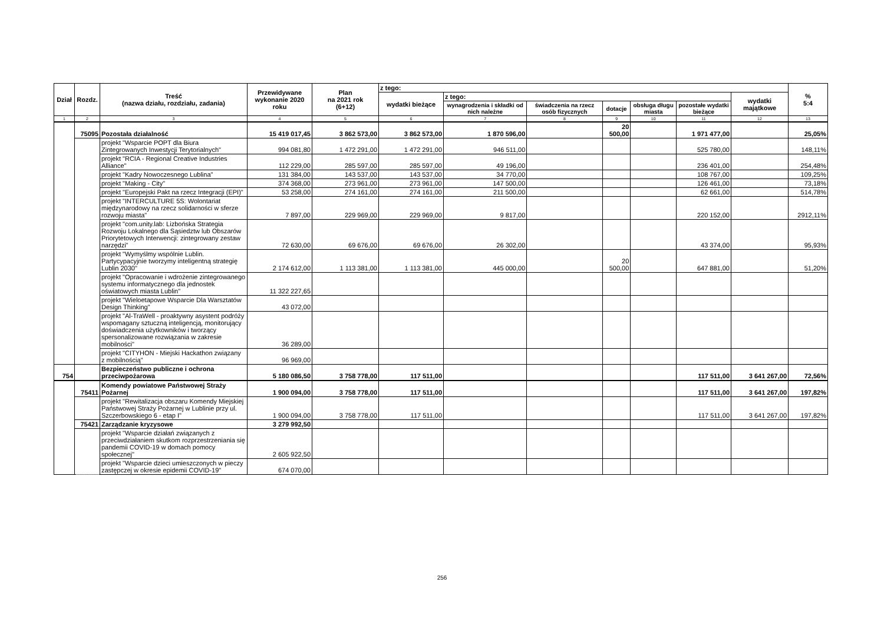| Dział | Rozdz. | Treść (nazwa działu, rozdziału, zadania) | Przewidywane wykonanie 2020 roku | Plan na 2021 rok (6+12) | z tego: | | | | | | | % 5:4 |
| --- | --- | --- | --- | --- | --- | --- | --- | --- | --- | --- | --- | --- |
| | | | | | wydatki bieżące | z tego: | | | | | wydatki majątkowe | |
| | | | | | | wynagrodzenia i składki od nich należne | świadczenia na rzecz osób fizycznych | dotacje | obsługa długu miasta | pozostałe wydatki bieżące | | |
| 1 | 2 | 3 | 4 | 5 | 6 | 7 | 8 | 9 | 10 | 11 | 12 | 13 |
| | 75095 | Pozostała działalność | 15 419 017,45 | 3 862 573,00 | 3 862 573,00 | 1 870 596,00 | | 20 500,00 | | 1 971 477,00 | | 25,05% |
| | | projekt "Wsparcie POPT dla Biura Zintegrowanych Inwestycji Terytorialnych" | 994 081,80 | 1 472 291,00 | 1 472 291,00 | 946 511,00 | | | | 525 780,00 | | 148,11% |
| | | projekt "RCIA - Regional Creative Industries Alliance" | 112 229,00 | 285 597,00 | 285 597,00 | 49 196,00 | | | | 236 401,00 | | 254,48% |
| | | projekt "Kadry Nowoczesnego Lublina" | 131 384,00 | 143 537,00 | 143 537,00 | 34 770,00 | | | | 108 767,00 | | 109,25% |
| | | projekt "Making - City" | 374 368,00 | 273 961,00 | 273 961,00 | 147 500,00 | | | | 126 461,00 | | 73,18% |
| | | projekt "Europejski Pakt na rzecz Integracji (EPI)" | 53 258,00 | 274 161,00 | 274 161,00 | 211 500,00 | | | | 62 661,00 | | 514,78% |
| | | projekt "INTERCULTURE 5S: Wolontariat międzynarodowy na rzecz solidarności w sferze rozwoju miasta" | 7 897,00 | 229 969,00 | 229 969,00 | 9 817,00 | | | | 220 152,00 | | 2912,11% |
| | | projekt "com.unity.lab: Lizbońska Strategia Rozwoju Lokalnego dla Sąsiedztw lub Obszarów Priorytetowych Interwencji: zintegrowany zestaw narzędzi" | 72 630,00 | 69 676,00 | 69 676,00 | 26 302,00 | | | | 43 374,00 | | 95,93% |
| | | projekt "Wymyślmy wspólnie Lublin. Partycypacyjnie tworzymy inteligentną strategię Lublin 2030" | 2 174 612,00 | 1 113 381,00 | 1 113 381,00 | 445 000,00 | | 20 500,00 | | 647 881,00 | | 51,20% |
| | | projekt "Opracowanie i wdrożenie zintegrowanego systemu informatycznego dla jednostek oświatowych miasta Lublin" | 11 322 227,65 | | | | | | | | | |
| | | projekt "Wieloetapowe Wsparcie Dla Warsztatów Design Thinking" | 43 072,00 | | | | | | | | | |
| | | projekt "Al-TraWell - proaktywny asystent podróży wspomagany sztuczną inteligencją, monitorujący doświadczenia użytkowników i tworzący spersonalizowane rozwiązania w zakresie mobilności" | 36 289,00 | | | | | | | | | |
| | | projekt "CITYHON - Miejski Hackathon związany z mobilnością" | 96 969,00 | | | | | | | | | |
| 754 | | Bezpieczeństwo publiczne i ochrona przeciwpożarowa | 5 180 086,50 | 3 758 778,00 | 117 511,00 | | | | | 117 511,00 | 3 641 267,00 | 72,56% |
| | 75411 | Komendy powiatowe Państwowej Straży Pożarnej | 1 900 094,00 | 3 758 778,00 | 117 511,00 | | | | | 117 511,00 | 3 641 267,00 | 197,82% |
| | | projekt "Rewitalizacja obszaru Komendy Miejskiej Państwowej Straży Pożarnej w Lublinie przy ul. Szczerbowskiego 6 - etap I" | 1 900 094,00 | 3 758 778,00 | 117 511,00 | | | | | 117 511,00 | 3 641 267,00 | 197,82% |
| | 75421 | Zarządzanie kryzysowe | 3 279 992,50 | | | | | | | | | |
| | | projekt "Wsparcie działań związanych z przeciwdziałaniem skutkom rozprzestrzeniania się pandemii COVID-19 w domach pomocy społecznej" | 2 605 922,50 | | | | | | | | | |
| | | projekt "Wsparcie dzieci umieszczonych w pieczy zastępczej w okresie epidemii COVID-19" | 674 070,00 | | | | | | | | | |
256